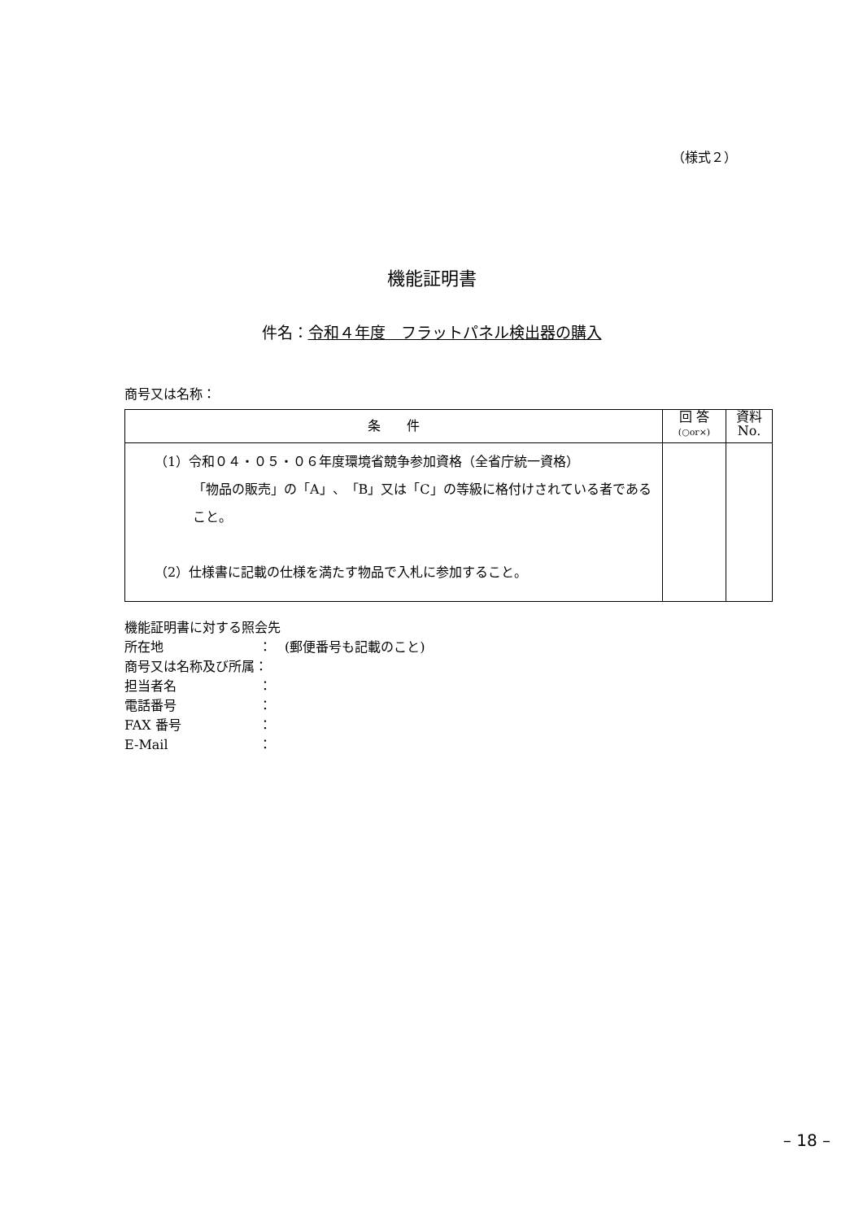（様式２）
機能証明書
件名：令和４年度　フラットパネル検出器の購入
商号又は名称：
| 条 件 | 回 答 (○or×) | 資料 No. |
| --- | --- | --- |
| （1）令和０４・０５・０６年度環境省競争参加資格（全省庁統一資格） 「物品の販売」の「A」、「B」又は「C」の等級に格付けされている者であること。 （2）仕様書に記載の仕様を満たす物品で入札に参加すること。 | | |
機能証明書に対する照会先
所在地 ：　(郵便番号も記載のこと)
商号又は名称及び所属：
担当者名 ：
電話番号 ：
FAX 番号 ：
E-Mail ：
– 18 –